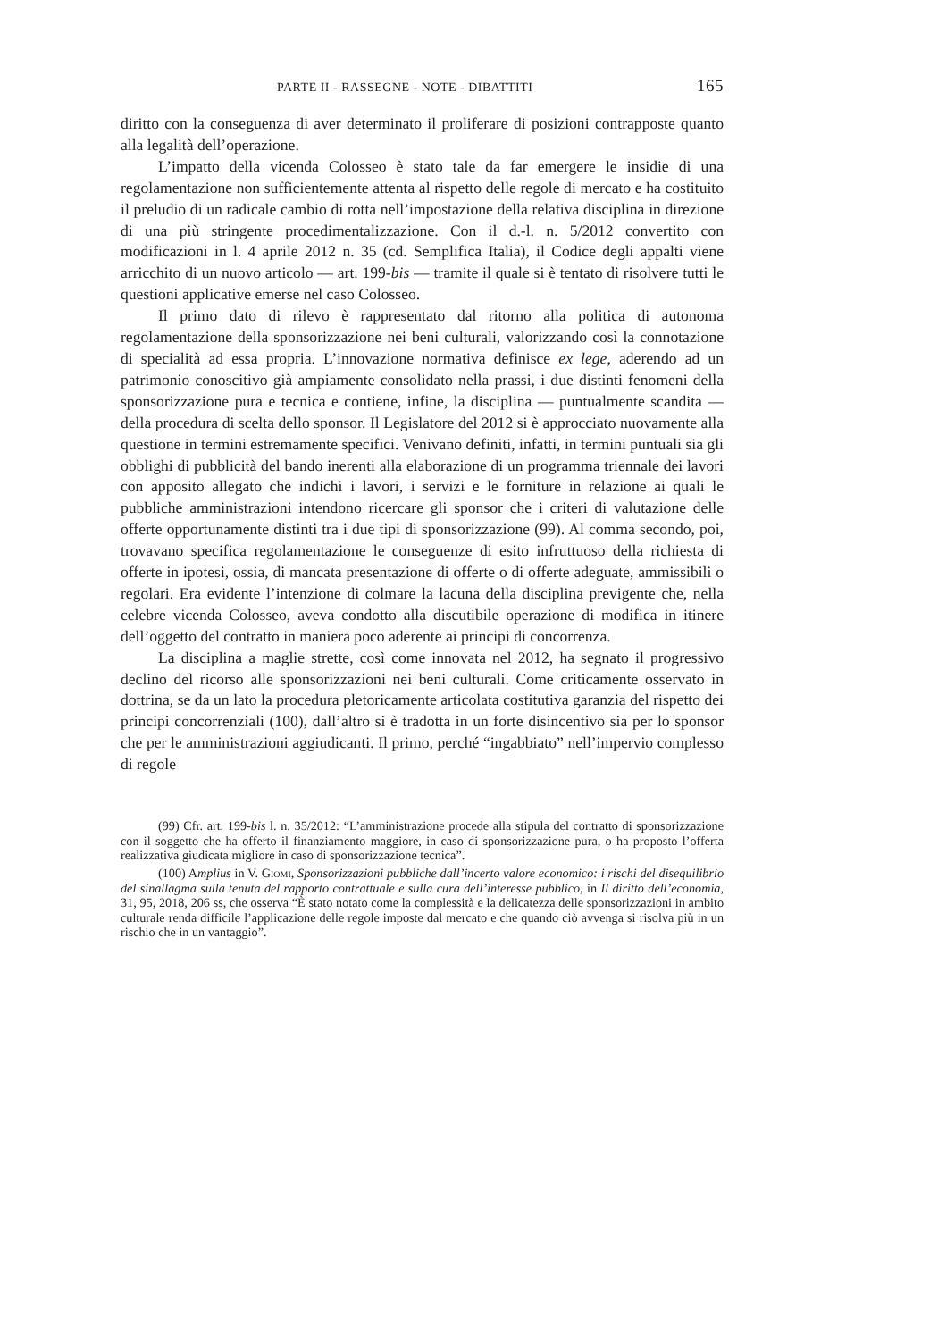PARTE II - RASSEGNE - NOTE - DIBATTITI 165
diritto con la conseguenza di aver determinato il proliferare di posizioni contrapposte quanto alla legalità dell’operazione.
L’impatto della vicenda Colosseo è stato tale da far emergere le insidie di una regolamentazione non sufficientemente attenta al rispetto delle regole di mercato e ha costituito il preludio di un radicale cambio di rotta nell’impostazione della relativa disciplina in direzione di una più stringente procedimentalizzazione. Con il d.-l. n. 5/2012 convertito con modificazioni in l. 4 aprile 2012 n. 35 (cd. Semplifica Italia), il Codice degli appalti viene arricchito di un nuovo articolo — art. 199-bis — tramite il quale si è tentato di risolvere tutti le questioni applicative emerse nel caso Colosseo.
Il primo dato di rilevo è rappresentato dal ritorno alla politica di autonoma regolamentazione della sponsorizzazione nei beni culturali, valorizzando così la connotazione di specialità ad essa propria. L’innovazione normativa definisce ex lege, aderendo ad un patrimonio conoscitivo già ampiamente consolidato nella prassi, i due distinti fenomeni della sponsorizzazione pura e tecnica e contiene, infine, la disciplina — puntualmente scandita — della procedura di scelta dello sponsor. Il Legislatore del 2012 si è approcciato nuovamente alla questione in termini estremamente specifici. Venivano definiti, infatti, in termini puntuali sia gli obblighi di pubblicità del bando inerenti alla elaborazione di un programma triennale dei lavori con apposito allegato che indichi i lavori, i servizi e le forniture in relazione ai quali le pubbliche amministrazioni intendono ricercare gli sponsor che i criteri di valutazione delle offerte opportunamente distinti tra i due tipi di sponsorizzazione (99). Al comma secondo, poi, trovavano specifica regolamentazione le conseguenze di esito infruttuoso della richiesta di offerte in ipotesi, ossia, di mancata presentazione di offerte o di offerte adeguate, ammissibili o regolari. Era evidente l’intenzione di colmare la lacuna della disciplina previgente che, nella celebre vicenda Colosseo, aveva condotto alla discutibile operazione di modifica in itinere dell’oggetto del contratto in maniera poco aderente ai principi di concorrenza.
La disciplina a maglie strette, così come innovata nel 2012, ha segnato il progressivo declino del ricorso alle sponsorizzazioni nei beni culturali. Come criticamente osservato in dottrina, se da un lato la procedura pletoricamente articolata costitutiva garanzia del rispetto dei principi concorrenziali (100), dall’altro si è tradotta in un forte disincentivo sia per lo sponsor che per le amministrazioni aggiudicanti. Il primo, perché “ingabbiato” nell’impervio complesso di regole
(99) Cfr. art. 199-bis l. n. 35/2012: “L’amministrazione procede alla stipula del contratto di sponsorizzazione con il soggetto che ha offerto il finanziamento maggiore, in caso di sponsorizzazione pura, o ha proposto l’offerta realizzativa giudicata migliore in caso di sponsorizzazione tecnica”.
(100) Amplius in V. Giomi, Sponsorizzazioni pubbliche dall’incerto valore economico: i rischi del disequilibrio del sinallagma sulla tenuta del rapporto contrattuale e sulla cura dell’interesse pubblico, in Il diritto dell’economia, 31, 95, 2018, 206 ss, che osserva “È stato notato come la complessità e la delicatezza delle sponsorizzazioni in ambito culturale renda difficile l’applicazione delle regole imposte dal mercato e che quando ciò avvenga si risolva più in un rischio che in un vantaggio”.